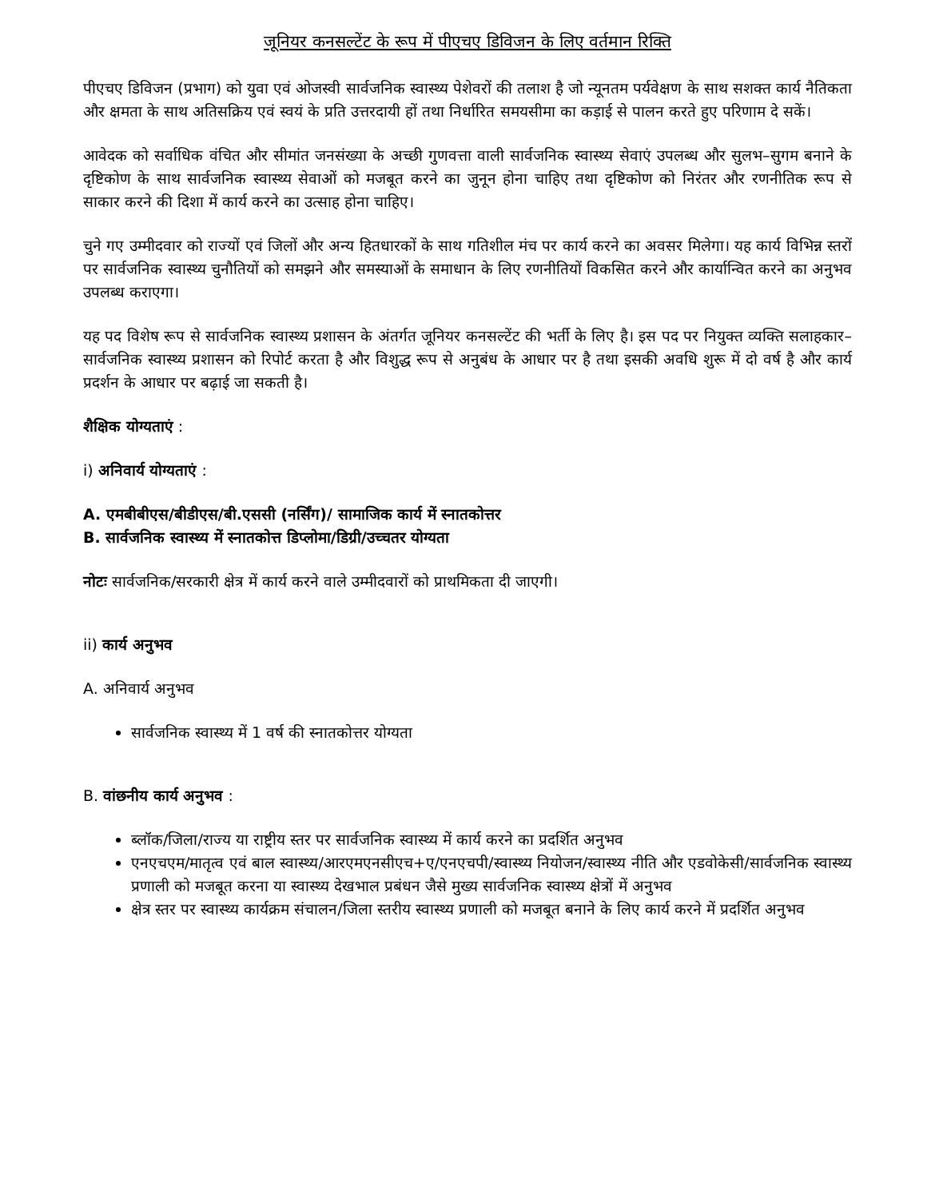जूनियर कनसल्टेंट के रूप में पीएचए डिविजन के लिए वर्तमान रिक्ति
पीएचए डिविजन (प्रभाग) को युवा एवं ओजस्वी सार्वजनिक स्वास्थ्य पेशेवरों की तलाश है जो न्यूनतम पर्यवेक्षण के साथ सशक्त कार्य नैतिकता और क्षमता के साथ अतिसक्रिय एवं स्वयं के प्रति उत्तरदायी हों तथा निर्धारित समयसीमा का कड़ाई से पालन करते हुए परिणाम दे सकें।
आवेदक को सर्वाधिक वंचित और सीमांत जनसंख्या के अच्छी गुणवत्ता वाली सार्वजनिक स्वास्थ्य सेवाएं उपलब्ध और सुलभ–सुगम बनाने के दृष्टिकोण के साथ सार्वजनिक स्वास्थ्य सेवाओं को मजबूत करने का जुनून होना चाहिए तथा दृष्टिकोण को निरंतर और रणनीतिक रूप से साकार करने की दिशा में कार्य करने का उत्साह होना चाहिए।
चुने गए उम्मीदवार को राज्यों एवं जिलों और अन्य हितधारकों के साथ गतिशील मंच पर कार्य करने का अवसर मिलेगा। यह कार्य विभिन्न स्तरों पर सार्वजनिक स्वास्थ्य चुनौतियों को समझने और समस्याओं के समाधान के लिए रणनीतियों विकसित करने और कार्यान्वित करने का अनुभव उपलब्ध कराएगा।
यह पद विशेष रूप से सार्वजनिक स्वास्थ्य प्रशासन के अंतर्गत जूनियर कनसल्टेंट की भर्ती के लिए है। इस पद पर नियुक्त व्यक्ति सलाहकार–सार्वजनिक स्वास्थ्य प्रशासन को रिपोर्ट करता है और विशुद्ध रूप से अनुबंध के आधार पर है तथा इसकी अवधि शुरू में दो वर्ष है और कार्य प्रदर्शन के आधार पर बढ़ाई जा सकती है।
शैक्षिक योग्यताएं :
i) अनिवार्य योग्यताएं :
A. एमबीबीएस/बीडीएस/बी.एससी (नर्सिंग)/ सामाजिक कार्य में स्नातकोत्तर
B. सार्वजनिक स्वास्थ्य में स्नातकोत्त डिप्लोमा/डिग्री/उच्चतर योग्यता
नोटः सार्वजनिक/सरकारी क्षेत्र में कार्य करने वाले उम्मीदवारों को प्राथमिकता दी जाएगी।
ii) कार्य अनुभव
A. अनिवार्य अनुभव
सार्वजनिक स्वास्थ्य में 1 वर्ष की स्नातकोत्तर योग्यता
B. वांछनीय कार्य अनुभव :
ब्लॉक/जिला/राज्य या राष्ट्रीय स्तर पर सार्वजनिक स्वास्थ्य में कार्य करने का प्रदर्शित अनुभव
एनएचएम/मातृत्व एवं बाल स्वास्थ्य/आरएमएनसीएच+ए/एनएचपी/स्वास्थ्य नियोजन/स्वास्थ्य नीति और एडवोकेसी/सार्वजनिक स्वास्थ्य प्रणाली को मजबूत करना या स्वास्थ्य देखभाल प्रबंधन जैसे मुख्य सार्वजनिक स्वास्थ्य क्षेत्रों में अनुभव
क्षेत्र स्तर पर स्वास्थ्य कार्यक्रम संचालन/जिला स्तरीय स्वास्थ्य प्रणाली को मजबूत बनाने के लिए कार्य करने में प्रदर्शित अनुभव